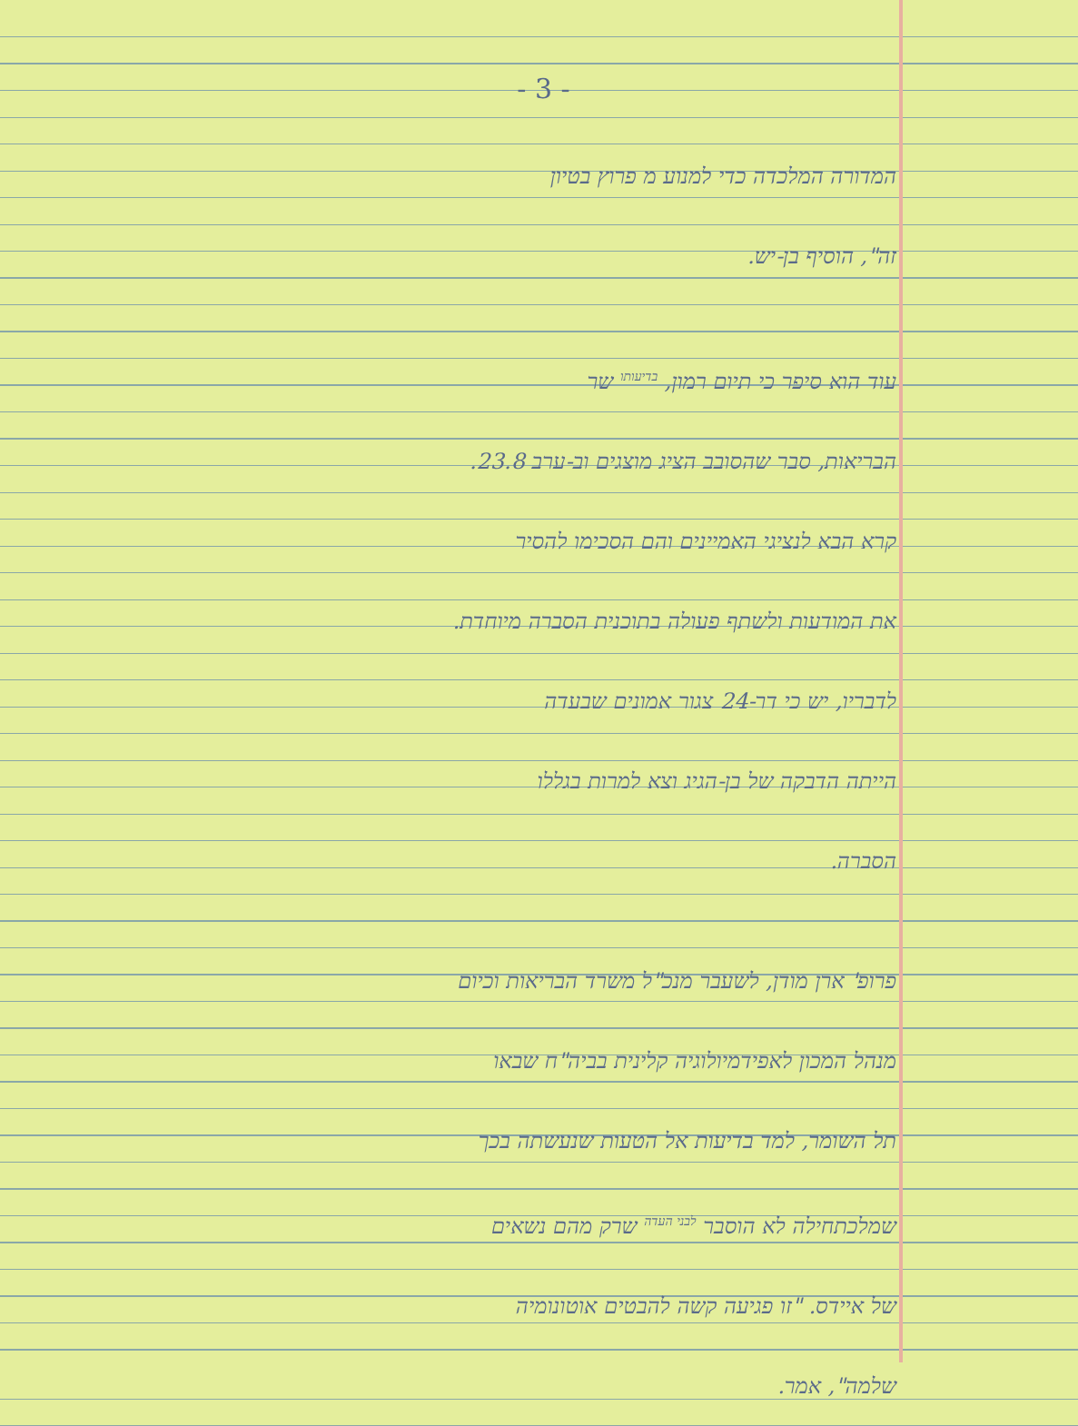- 3 -
המדורה המלכדה כדי למנוע מ פרוץ בטיון
זה", הוסיף בן-יש.
עוד הוא סיפר כי תיום רמון, בדיעותו שר
הבריאות, סבר שהסובב הציג מוצגים וב-ערב 23.8.
קרא הבא לנציגי האמיינים והם הסכימו להסיר
את המודעות ולשתף פעולה בתוכנית הסברה מיוחדת.
לדבריו, יש כי דר-24 צגור אמונים שבעדה
הייתה הדבקה של בן-הגיג וצא למרות בגללו
הסברה.
פרופ' ארן מודן, לשעבר מנכ"ל משרד הבריאות וכיום
מנהל המכון לאפידמיולוגיה קלינית בביה"ח שבאו
תל השומר, למד בדיעות אל הטעות שנעשתה בכך
שמלכתחילה לא הוסבר לבני העדה שרק מהם נשאים
של איידס. "זו פגיעה קשה להבטים אוטונומיה
שלמה", אמר.